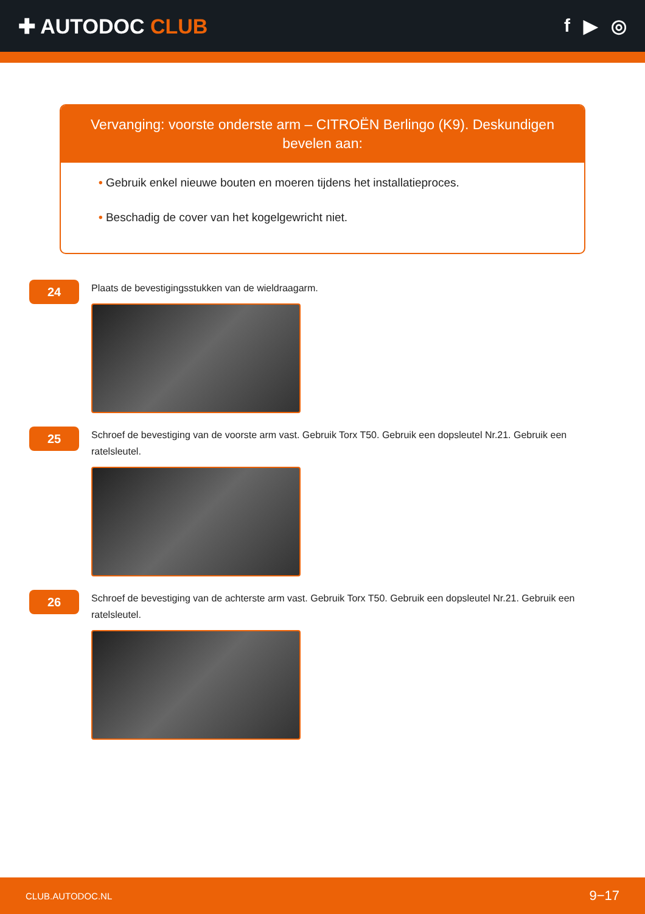✚ AUTODOC CLUB f ▶ ◎
Vervanging: voorste onderste arm – CITROËN Berlingo (K9). Deskundigen bevelen aan:
• Gebruik enkel nieuwe bouten en moeren tijdens het installatieproces.
• Beschadig de cover van het kogelgewricht niet.
24
Plaats de bevestigingsstukken van de wieldraagarm.
25
Schroef de bevestiging van de voorste arm vast. Gebruik Torx T50. Gebruik een dopsleutel Nr.21. Gebruik een ratelsleutel.
26
Schroef de bevestiging van de achterste arm vast. Gebruik Torx T50. Gebruik een dopsleutel Nr.21. Gebruik een ratelsleutel.
CLUB.AUTODOC.NL 9−17